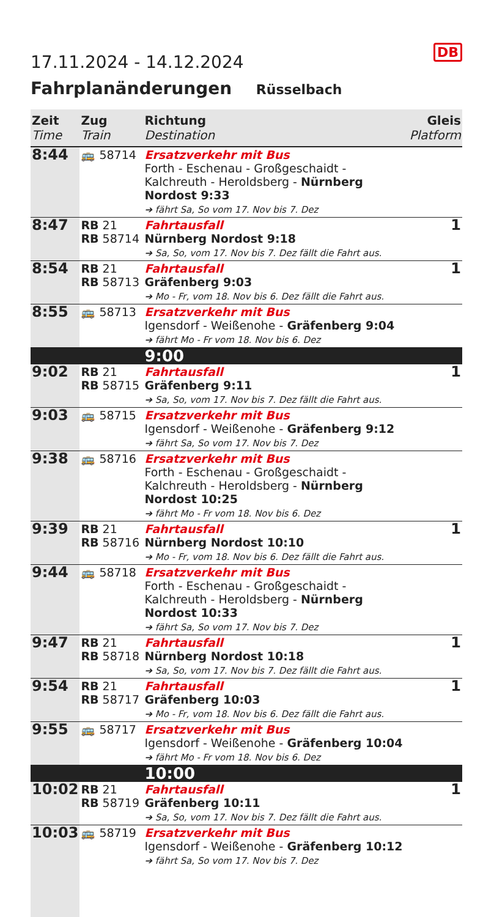DB
17.11.2024 - 14.12.2024
Fahrplanänderungen Rüsselbach
| Zeit Time | Zug Train | Richtung Destination | Gleis Platform |
| --- | --- | --- | --- |
| 8:44 | 🚌 58714 | Ersatzverkehr mit Bus Forth - Eschenau - Großgeschaidt - Kalchreuth - Heroldsberg - Nürnberg Nordost 9:33 ➔ fährt Sa, So vom 17. Nov bis 7. Dez | |
| 8:47 | RB 21 RB 58714 | Fahrtausfall Nürnberg Nordost 9:18 ➔ Sa, So, vom 17. Nov bis 7. Dez fällt die Fahrt aus. | 1 |
| 8:54 | RB 21 RB 58713 | Fahrtausfall Gräfenberg 9:03 ➔ Mo - Fr, vom 18. Nov bis 6. Dez fällt die Fahrt aus. | 1 |
| 8:55 | 🚌 58713 | Ersatzverkehr mit Bus Igensdorf - Weißenohe - Gräfenberg 9:04 ➔ fährt Mo - Fr vom 18. Nov bis 6. Dez | |
| | | 9:00 | |
| 9:02 | RB 21 RB 58715 | Fahrtausfall Gräfenberg 9:11 ➔ Sa, So, vom 17. Nov bis 7. Dez fällt die Fahrt aus. | 1 |
| 9:03 | 🚌 58715 | Ersatzverkehr mit Bus Igensdorf - Weißenohe - Gräfenberg 9:12 ➔ fährt Sa, So vom 17. Nov bis 7. Dez | |
| 9:38 | 🚌 58716 | Ersatzverkehr mit Bus Forth - Eschenau - Großgeschaidt - Kalchreuth - Heroldsberg - Nürnberg Nordost 10:25 ➔ fährt Mo - Fr vom 18. Nov bis 6. Dez | |
| 9:39 | RB 21 RB 58716 | Fahrtausfall Nürnberg Nordost 10:10 ➔ Mo - Fr, vom 18. Nov bis 6. Dez fällt die Fahrt aus. | 1 |
| 9:44 | 🚌 58718 | Ersatzverkehr mit Bus Forth - Eschenau - Großgeschaidt - Kalchreuth - Heroldsberg - Nürnberg Nordost 10:33 ➔ fährt Sa, So vom 17. Nov bis 7. Dez | |
| 9:47 | RB 21 RB 58718 | Fahrtausfall Nürnberg Nordost 10:18 ➔ Sa, So, vom 17. Nov bis 7. Dez fällt die Fahrt aus. | 1 |
| 9:54 | RB 21 RB 58717 | Fahrtausfall Gräfenberg 10:03 ➔ Mo - Fr, vom 18. Nov bis 6. Dez fällt die Fahrt aus. | 1 |
| 9:55 | 🚌 58717 | Ersatzverkehr mit Bus Igensdorf - Weißenohe - Gräfenberg 10:04 ➔ fährt Mo - Fr vom 18. Nov bis 6. Dez | |
| | | 10:00 | |
| 10:02 | RB 21 RB 58719 | Fahrtausfall Gräfenberg 10:11 ➔ Sa, So, vom 17. Nov bis 7. Dez fällt die Fahrt aus. | 1 |
| 10:03 | 🚌 58719 | Ersatzverkehr mit Bus Igensdorf - Weißenohe - Gräfenberg 10:12 ➔ fährt Sa, So vom 17. Nov bis 7. Dez | |